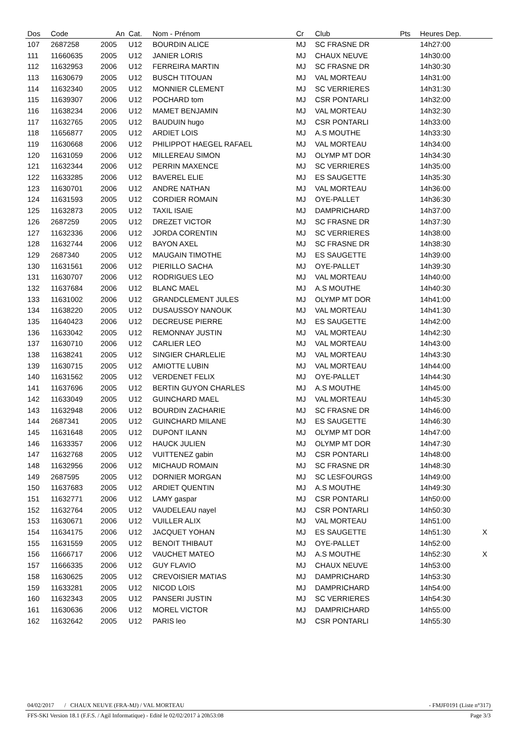| Dos | Code | An | Cat. | Nom - Prénom | Cr | Club | Pts | Heures Dep. | |
| --- | --- | --- | --- | --- | --- | --- | --- | --- | --- |
| 107 | 2687258 | 2005 | U12 | BOURDIN ALICE | MJ | SC FRASNE DR | | 14h27:00 | |
| 111 | 11660635 | 2005 | U12 | JANIER LORIS | MJ | CHAUX NEUVE | | 14h30:00 | |
| 112 | 11632953 | 2006 | U12 | FERREIRA MARTIN | MJ | SC FRASNE DR | | 14h30:30 | |
| 113 | 11630679 | 2005 | U12 | BUSCH TITOUAN | MJ | VAL MORTEAU | | 14h31:00 | |
| 114 | 11632340 | 2005 | U12 | MONNIER CLEMENT | MJ | SC VERRIERES | | 14h31:30 | |
| 115 | 11639307 | 2006 | U12 | POCHARD tom | MJ | CSR PONTARLI | | 14h32:00 | |
| 116 | 11638234 | 2006 | U12 | MAMET BENJAMIN | MJ | VAL MORTEAU | | 14h32:30 | |
| 117 | 11632765 | 2005 | U12 | BAUDUIN hugo | MJ | CSR PONTARLI | | 14h33:00 | |
| 118 | 11656877 | 2005 | U12 | ARDIET LOIS | MJ | A.S MOUTHE | | 14h33:30 | |
| 119 | 11630668 | 2006 | U12 | PHILIPPOT HAEGEL RAFAEL | MJ | VAL MORTEAU | | 14h34:00 | |
| 120 | 11631059 | 2006 | U12 | MILLEREAU SIMON | MJ | OLYMP MT DOR | | 14h34:30 | |
| 121 | 11632344 | 2006 | U12 | PERRIN MAXENCE | MJ | SC VERRIERES | | 14h35:00 | |
| 122 | 11633285 | 2006 | U12 | BAVEREL ELIE | MJ | ES SAUGETTE | | 14h35:30 | |
| 123 | 11630701 | 2006 | U12 | ANDRE NATHAN | MJ | VAL MORTEAU | | 14h36:00 | |
| 124 | 11631593 | 2005 | U12 | CORDIER ROMAIN | MJ | OYE-PALLET | | 14h36:30 | |
| 125 | 11632873 | 2005 | U12 | TAXIL ISAIE | MJ | DAMPRICHARD | | 14h37:00 | |
| 126 | 2687259 | 2005 | U12 | DREZET VICTOR | MJ | SC FRASNE DR | | 14h37:30 | |
| 127 | 11632336 | 2006 | U12 | JORDA CORENTIN | MJ | SC VERRIERES | | 14h38:00 | |
| 128 | 11632744 | 2006 | U12 | BAYON AXEL | MJ | SC FRASNE DR | | 14h38:30 | |
| 129 | 2687340 | 2005 | U12 | MAUGAIN TIMOTHE | MJ | ES SAUGETTE | | 14h39:00 | |
| 130 | 11631561 | 2006 | U12 | PIERILLO SACHA | MJ | OYE-PALLET | | 14h39:30 | |
| 131 | 11630707 | 2006 | U12 | RODRIGUES LEO | MJ | VAL MORTEAU | | 14h40:00 | |
| 132 | 11637684 | 2006 | U12 | BLANC MAEL | MJ | A.S MOUTHE | | 14h40:30 | |
| 133 | 11631002 | 2006 | U12 | GRANDCLEMENT JULES | MJ | OLYMP MT DOR | | 14h41:00 | |
| 134 | 11638220 | 2005 | U12 | DUSAUSSOY NANOUK | MJ | VAL MORTEAU | | 14h41:30 | |
| 135 | 11640423 | 2006 | U12 | DECREUSE PIERRE | MJ | ES SAUGETTE | | 14h42:00 | |
| 136 | 11633042 | 2005 | U12 | REMONNAY JUSTIN | MJ | VAL MORTEAU | | 14h42:30 | |
| 137 | 11630710 | 2006 | U12 | CARLIER LEO | MJ | VAL MORTEAU | | 14h43:00 | |
| 138 | 11638241 | 2005 | U12 | SINGIER CHARLELIE | MJ | VAL MORTEAU | | 14h43:30 | |
| 139 | 11630715 | 2005 | U12 | AMIOTTE LUBIN | MJ | VAL MORTEAU | | 14h44:00 | |
| 140 | 11631562 | 2005 | U12 | VERDENET FELIX | MJ | OYE-PALLET | | 14h44:30 | |
| 141 | 11637696 | 2005 | U12 | BERTIN GUYON CHARLES | MJ | A.S MOUTHE | | 14h45:00 | |
| 142 | 11633049 | 2005 | U12 | GUINCHARD MAEL | MJ | VAL MORTEAU | | 14h45:30 | |
| 143 | 11632948 | 2006 | U12 | BOURDIN ZACHARIE | MJ | SC FRASNE DR | | 14h46:00 | |
| 144 | 2687341 | 2005 | U12 | GUINCHARD MILANE | MJ | ES SAUGETTE | | 14h46:30 | |
| 145 | 11631648 | 2005 | U12 | DUPONT ILANN | MJ | OLYMP MT DOR | | 14h47:00 | |
| 146 | 11633357 | 2006 | U12 | HAUCK JULIEN | MJ | OLYMP MT DOR | | 14h47:30 | |
| 147 | 11632768 | 2005 | U12 | VUITTENEZ gabin | MJ | CSR PONTARLI | | 14h48:00 | |
| 148 | 11632956 | 2006 | U12 | MICHAUD ROMAIN | MJ | SC FRASNE DR | | 14h48:30 | |
| 149 | 2687595 | 2005 | U12 | DORNIER MORGAN | MJ | SC LESFOURGS | | 14h49:00 | |
| 150 | 11637683 | 2005 | U12 | ARDIET QUENTIN | MJ | A.S MOUTHE | | 14h49:30 | |
| 151 | 11632771 | 2006 | U12 | LAMY gaspar | MJ | CSR PONTARLI | | 14h50:00 | |
| 152 | 11632764 | 2005 | U12 | VAUDELEAU nayel | MJ | CSR PONTARLI | | 14h50:30 | |
| 153 | 11630671 | 2006 | U12 | VUILLER ALIX | MJ | VAL MORTEAU | | 14h51:00 | |
| 154 | 11634175 | 2006 | U12 | JACQUET YOHAN | MJ | ES SAUGETTE | | 14h51:30 | X |
| 155 | 11631559 | 2005 | U12 | BENOIT THIBAUT | MJ | OYE-PALLET | | 14h52:00 | |
| 156 | 11666717 | 2006 | U12 | VAUCHET MATEO | MJ | A.S MOUTHE | | 14h52:30 | X |
| 157 | 11666335 | 2006 | U12 | GUY FLAVIO | MJ | CHAUX NEUVE | | 14h53:00 | |
| 158 | 11630625 | 2005 | U12 | CREVOISIER MATIAS | MJ | DAMPRICHARD | | 14h53:30 | |
| 159 | 11633281 | 2005 | U12 | NICOD LOIS | MJ | DAMPRICHARD | | 14h54:00 | |
| 160 | 11632343 | 2005 | U12 | PANSERI JUSTIN | MJ | SC VERRIERES | | 14h54:30 | |
| 161 | 11630636 | 2006 | U12 | MOREL VICTOR | MJ | DAMPRICHARD | | 14h55:00 | |
| 162 | 11632642 | 2005 | U12 | PARIS leo | MJ | CSR PONTARLI | | 14h55:30 | |
04/02/2017 / CHAUX NEUVE (FRA-MJ) / VAL MORTEAU - FMJF0191 (Liste n°317)
FFS-SKI Version 18.1 (F.F.S. / Agil Informatique) - Edité le 02/02/2017 à 20h53:08 Page 3/3